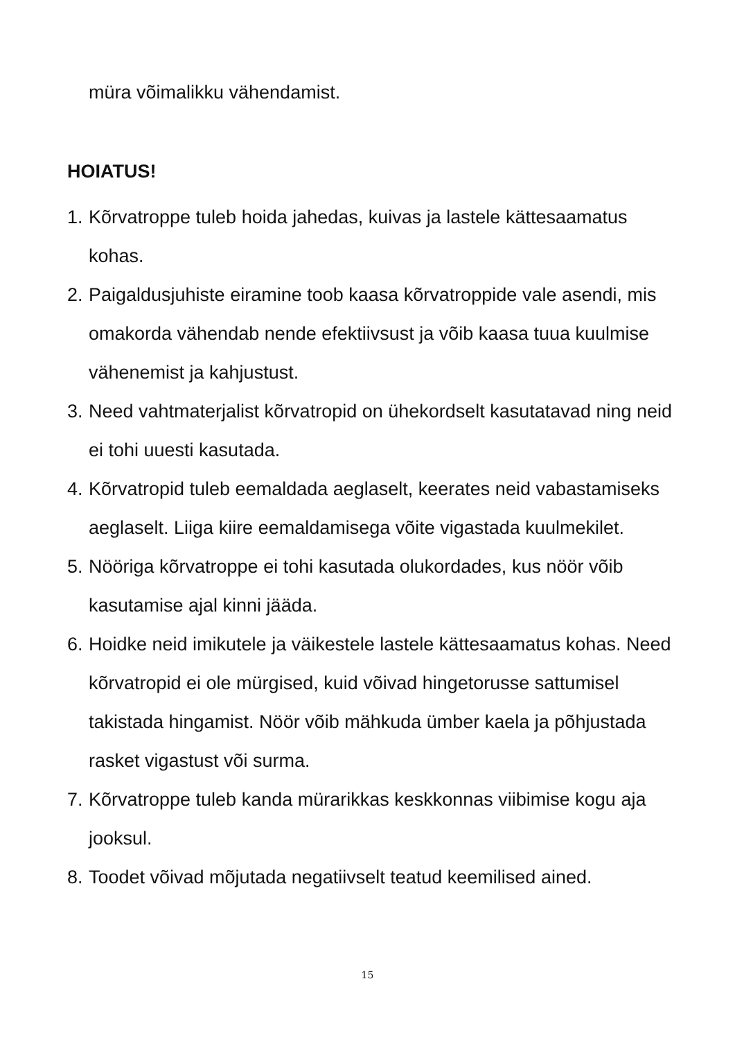müra võimalikku vähendamist.
HOIATUS!
1. Kõrvatroppe tuleb hoida jahedas, kuivas ja lastele kättesaamatus kohas.
2. Paigaldusjuhiste eiramine toob kaasa kõrvatroppide vale asendi, mis omakorda vähendab nende efektiivsust ja võib kaasa tuua kuulmise vähenemist ja kahjustust.
3. Need vahtmaterjalist kõrvatropid on ühekordselt kasutatavad ning neid ei tohi uuesti kasutada.
4. Kõrvatropid tuleb eemaldada aeglaselt, keerates neid vabastamiseks aeglaselt. Liiga kiire eemaldamisega võite vigastada kuulmekilet.
5. Nööriga kõrvatroppe ei tohi kasutada olukordades, kus nöör võib kasutamise ajal kinni jääda.
6. Hoidke neid imikutele ja väikestele lastele kättesaamatus kohas. Need kõrvatropid ei ole mürgised, kuid võivad hingetorusse sattumisel takistada hingamist. Nöör võib mähkuda ümber kaela ja põhjustada rasket vigastust või surma.
7. Kõrvatroppe tuleb kanda mürarikkas keskkonnas viibimise kogu aja jooksul.
8. Toodet võivad mõjutada negatiivselt teatud keemilised ained.
15